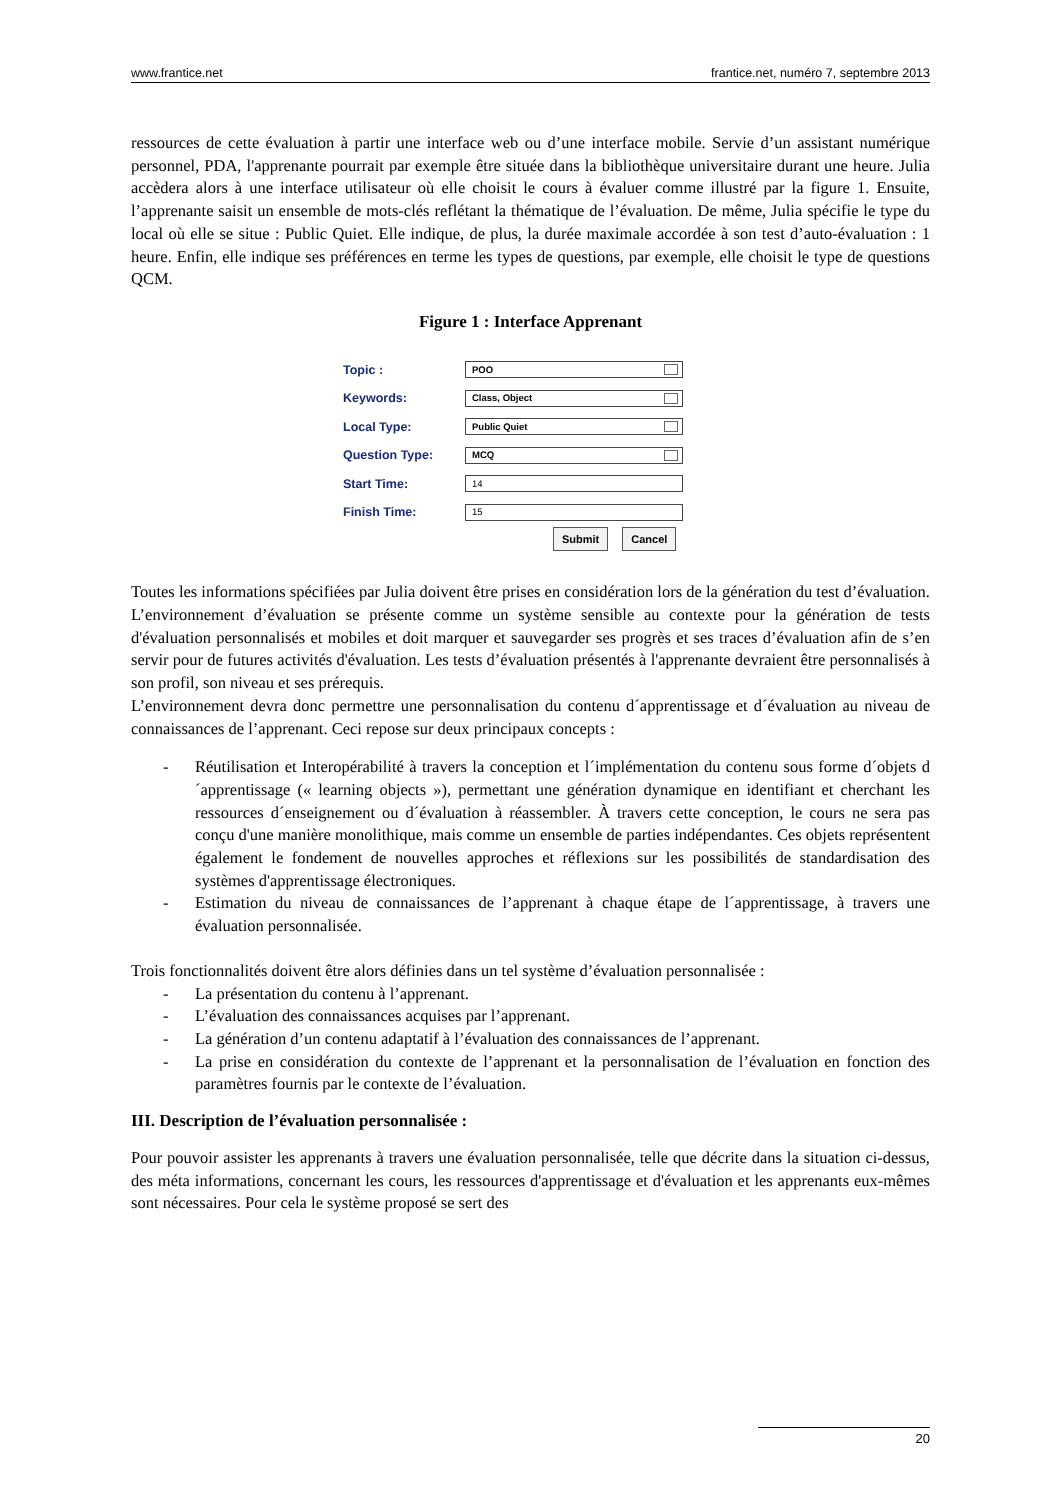www.frantice.net frantice.net, numéro 7, septembre 2013
ressources de cette évaluation à partir une interface web ou d’une interface mobile. Servie d’un assistant numérique personnel, PDA, l'apprenante pourrait par exemple être située dans la bibliothèque universitaire durant une heure. Julia accèdera alors à une interface utilisateur où elle choisit le cours à évaluer comme illustré par la figure 1. Ensuite, l’apprenante saisit un ensemble de mots-clés reflétant la thématique de l’évaluation. De même, Julia spécifie le type du local où elle se situe : Public Quiet. Elle indique, de plus, la durée maximale accordée à son test d’auto-évaluation : 1 heure. Enfin, elle indique ses préférences en terme les types de questions, par exemple, elle choisit le type de questions QCM.
Figure 1 : Interface Apprenant
Topic : POO
Keywords: Class, Object
Local Type: Public Quiet
Question Type: MCQ
Start Time: 14
Finish Time: 15
Submit Cancel
Toutes les informations spécifiées par Julia doivent être prises en considération lors de la génération du test d’évaluation. L’environnement d’évaluation se présente comme un système sensible au contexte pour la génération de tests d'évaluation personnalisés et mobiles et doit marquer et sauvegarder ses progrès et ses traces d’évaluation afin de s’en servir pour de futures activités d'évaluation. Les tests d’évaluation présentés à l'apprenante devraient être personnalisés à son profil, son niveau et ses prérequis.
L’environnement devra donc permettre une personnalisation du contenu d´apprentissage et d´évaluation au niveau de connaissances de l’apprenant. Ceci repose sur deux principaux concepts :
- Réutilisation et Interopérabilité à travers la conception et l´implémentation du contenu sous forme d´objets d´apprentissage (« learning objects »), permettant une génération dynamique en identifiant et cherchant les ressources d´enseignement ou d´évaluation à réassembler. À travers cette conception, le cours ne sera pas conçu d'une manière monolithique, mais comme un ensemble de parties indépendantes. Ces objets représentent également le fondement de nouvelles approches et réflexions sur les possibilités de standardisation des systèmes d'apprentissage électroniques.
- Estimation du niveau de connaissances de l’apprenant à chaque étape de l´apprentissage, à travers une évaluation personnalisée.
Trois fonctionnalités doivent être alors définies dans un tel système d’évaluation personnalisée :
- La présentation du contenu à l’apprenant.
- L’évaluation des connaissances acquises par l’apprenant.
- La génération d’un contenu adaptatif à l’évaluation des connaissances de l’apprenant.
- La prise en considération du contexte de l’apprenant et la personnalisation de l’évaluation en fonction des paramètres fournis par le contexte de l’évaluation.
III. Description de l’évaluation personnalisée :
Pour pouvoir assister les apprenants à travers une évaluation personnalisée, telle que décrite dans la situation ci-dessus, des méta informations, concernant les cours, les ressources d'apprentissage et d'évaluation et les apprenants eux-mêmes sont nécessaires. Pour cela le système proposé se sert des
20